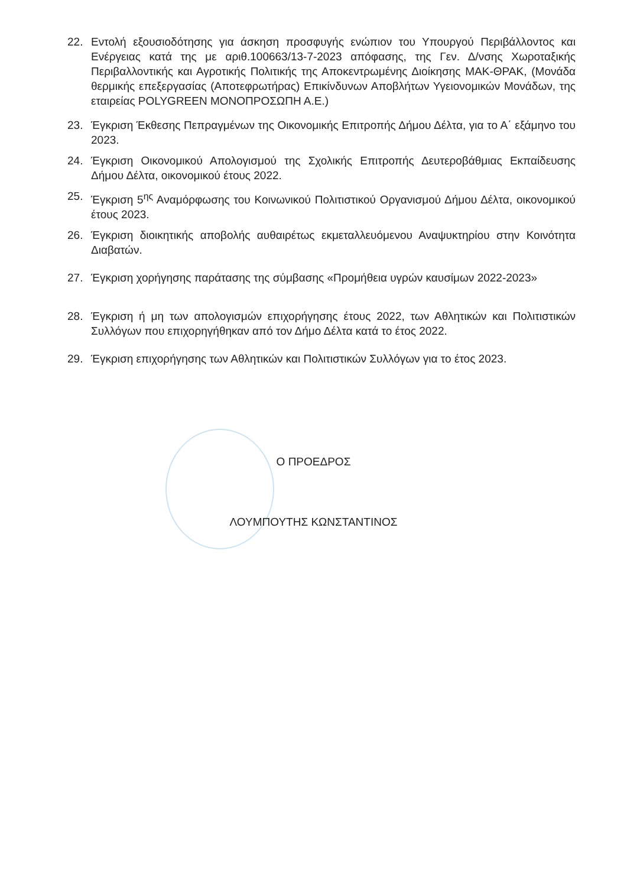22. Εντολή εξουσιοδότησης για άσκηση προσφυγής ενώπιον του Υπουργού Περιβάλλοντος και Ενέργειας κατά της με αριθ.100663/13-7-2023 απόφασης, της Γεν. Δ/νσης Χωροταξικής Περιβαλλοντικής και Αγροτικής Πολιτικής της Αποκεντρωμένης Διοίκησης ΜΑΚ-ΘΡΑΚ, (Μονάδα θερμικής επεξεργασίας (Αποτεφρωτήρας) Επικίνδυνων Αποβλήτων Υγειονομικών Μονάδων, της εταιρείας POLYGREEN ΜΟΝΟΠΡΟΣΩΠΗ Α.Ε.)
23. Έγκριση Έκθεσης Πεπραγμένων της Οικονομικής Επιτροπής Δήμου Δέλτα, για το Α΄ εξάμηνο του 2023.
24. Έγκριση Οικονομικού Απολογισμού της Σχολικής Επιτροπής Δευτεροβάθμιας Εκπαίδευσης Δήμου Δέλτα, οικονομικού έτους 2022.
25. Έγκριση 5<sup>ης</sup> Αναμόρφωσης του Κοινωνικού Πολιτιστικού Οργανισμού Δήμου Δέλτα, οικονομικού έτους 2023.
26. Έγκριση διοικητικής αποβολής αυθαιρέτως εκμεταλλευόμενου Αναψυκτηρίου στην Κοινότητα Διαβατών.
27. Έγκριση χορήγησης παράτασης της σύμβασης «Προμήθεια υγρών καυσίμων 2022-2023»
28. Έγκριση ή μη των απολογισμών επιχορήγησης έτους 2022, των Αθλητικών και Πολιτιστικών Συλλόγων που επιχορηγήθηκαν από τον Δήμο Δέλτα κατά το έτος 2022.
29. Έγκριση επιχορήγησης των Αθλητικών και Πολιτιστικών Συλλόγων για το έτος 2023.
Ο ΠΡΟΕΔΡΟΣ
ΛΟΥΜΠΟΥΤΗΣ ΚΩΝΣΤΑΝΤΙΝΟΣ